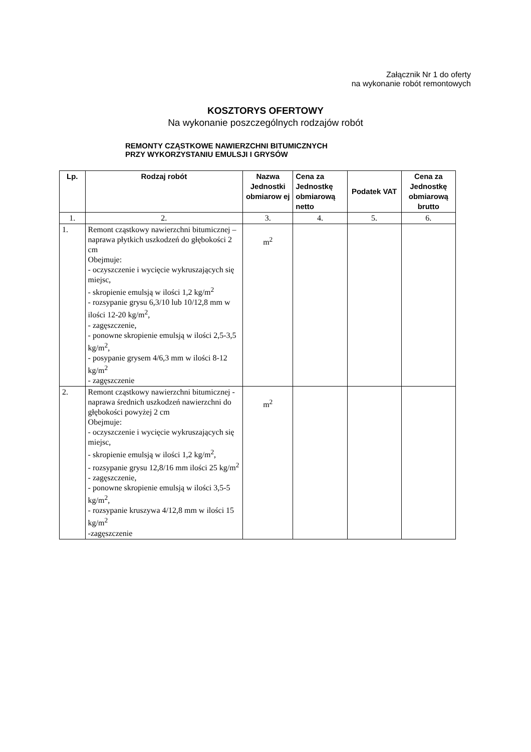Załącznik Nr 1 do oferty
na wykonanie robót remontowych
KOSZTORYS OFERTOWY
Na wykonanie poszczególnych rodzajów robót
REMONTY CZĄSTKOWE NAWIERZCHNI BITUMICZNYCH
PRZY WYKORZYSTANIU EMULSJI I GRYSÓW
| Lp. | Rodzaj robót | Nazwa Jednostki obmiarow ej | Cena za Jednostkę obmiarową netto | Podatek VAT | Cena za Jednostkę obmiarową brutto |
| --- | --- | --- | --- | --- | --- |
| 1. | 2. | 3. | 4. | 5. | 6. |
| 1. | Remont cząstkowy nawierzchni bitumicznej – naprawa płytkich uszkodzeń do głębokości 2 cm Obejmuje: - oczyszczenie i wycięcie wykruszających się miejsc, - skropienie emulsją w ilości 1,2 kg/m<sup>2</sup> - rozsypanie grysu 6,3/10 lub 10/12,8 mm w ilości 12-20 kg/m<sup>2</sup>, - zagęszczenie, - ponowne skropienie emulsją w ilości 2,5-3,5 kg/m<sup>2</sup>, - posypanie grysem 4/6,3 mm w ilości 8-12 kg/m<sup>2</sup> - zagęszczenie | m<sup>2</sup> | | | |
| 2. | Remont cząstkowy nawierzchni bitumicznej - naprawa średnich uszkodzeń nawierzchni do głębokości powyżej 2 cm Obejmuje: - oczyszczenie i wycięcie wykruszających się miejsc, - skropienie emulsją w ilości 1,2 kg/m<sup>2</sup>, - rozsypanie grysu 12,8/16 mm ilości 25 kg/m<sup>2</sup> - zagęszczenie, - ponowne skropienie emulsją w ilości 3,5-5 kg/m<sup>2</sup>, - rozsypanie kruszywa 4/12,8 mm w ilości 15 kg/m<sup>2</sup> -zagęszczenie | m<sup>2</sup> | | | |